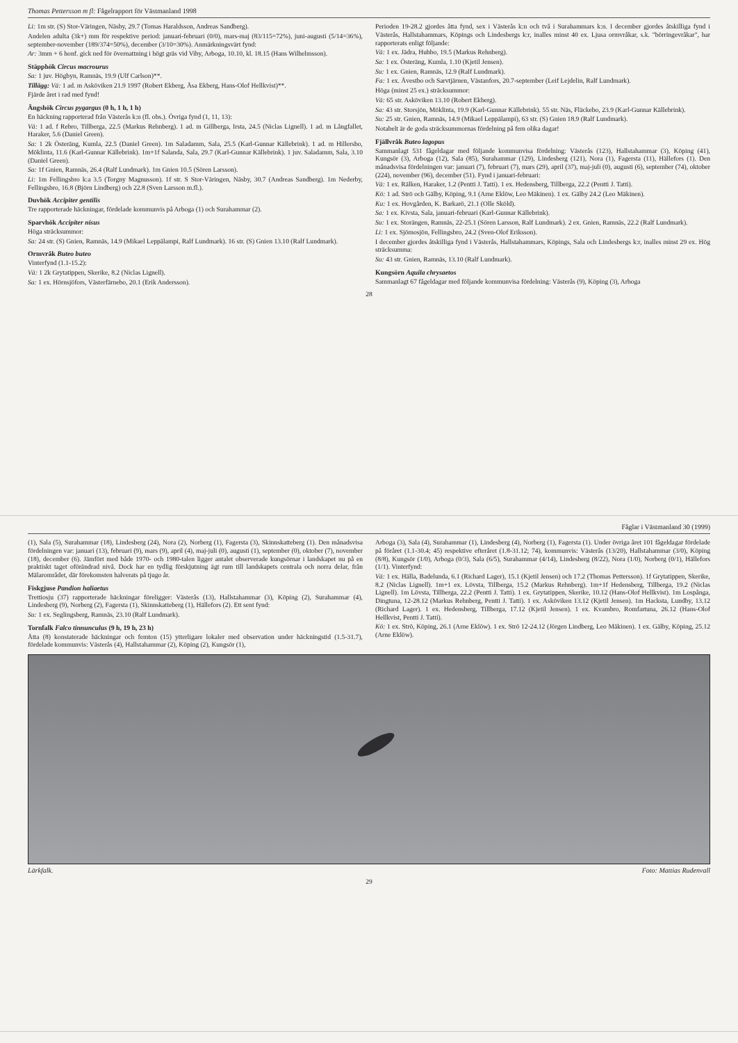Thomas Pettersson m fl: Fågelrapport för Västmanland 1998
Li: 1m str. (S) Stor-Väringen, Näsby, 29.7 (Tomas Haraldsson, Andreas Sandberg).
Andelen adulta (3k+) mm för respektive period: januari-februari (0/0), mars-maj (83/115=72%), juni-augusti (5/14=36%), september-november (189/374=50%), december (3/10=30%). Anmärkningsvärt fynd:
Ar: 3mm + 6 honf. gick ned för övernattning i högt gräs vid Viby, Arboga, 10.10, kl. 18.15 (Hans Wilhelmsson).
Stäpphök Circus macrourus
Sa: 1 juv. Högbyn, Ramnäs, 19.9 (Ulf Carlson)**.
Tillägg: Vä: 1 ad. m Asköviken 21.9 1997 (Robert Ekberg, Åsa Ekberg, Hans-Olof Hellkvist)**.
Fjärde året i rad med fynd!
Ängshök Circus pygargus (0 h, 1 h, 1 h)
En häckning rapporterad från Västerås k:n (fl. obs.). Övriga fynd (1, 11, 13):
Vä: 1 ad. f Rebro, Tillberga, 22.5 (Markus Rehnberg). 1 ad. m Gillberga, Irsta, 24.5 (Niclas Lignell). 1 ad. m Långfallet, Haraker, 5.6 (Daniel Green).
Sa: 1 2k Österäng, Kumla, 22.5 (Daniel Green). 1m Saladamm, Sala, 25.5 (Karl-Gunnar Källebrink). 1 ad. m Hillersbo, Möklinta, 11.6 (Karl-Gunnar Källebrink). 1m+1f Salanda, Sala, 29.7 (Karl-Gunnar Källebrink). 1 juv. Saladamm, Sala, 3.10 (Daniel Green).
Sa: 1f Gnien, Ramnäs, 26.4 (Ralf Lundmark). 1m Gnien 10.5 (Sören Larsson).
Li: 1m Fellingsbro k:a 3.5 (Torgny Magnusson). 1f str. S Stor-Väringen, Näsby, 30.7 (Andreas Sandberg). 1m Nederby, Fellingsbro, 16.8 (Björn Lindberg) och 22.8 (Sven Larsson m.fl.).
Duvhök Accipiter gentilis
Tre rapporterade häckningar, fördelade kommunvis på Arboga (1) och Surahammar (2).
Sparvhök Accipiter nisus
Höga sträcksummor:
Sa: 24 str. (S) Gnien, Ramnäs, 14.9 (Mikael Leppälampi, Ralf Lundmark). 16 str. (S) Gnien 13.10 (Ralf Lundmark).
Ormvråk Buteo buteo
Vinterfynd (1.1-15.2):
Vä: 1 2k Grytatippen, Skerike, 8.2 (Niclas Lignell).
Sa: 1 ex. Hörnsjöfors, Västerfärnebo, 20.1 (Erik Andersson).
Perioden 19-28.2 gjordes åtta fynd, sex i Västerås k:n och två i Surahammars k:n. I december gjordes åtskilliga fynd i Västerås, Hallstahammars, Köpings och Lindesbergs k:r, inalles minst 40 ex. Ljusa ormvråkar, s.k. "börringevråkar", har rapporterats enligt följande:
Vä: 1 ex. Jädra, Hubbo, 19.5 (Markus Rehnberg).
Sa: 1 ex. Österäng, Kumla, 1.10 (Kjetil Jensen).
Su: 1 ex. Gnien, Ramnäs, 12.9 (Ralf Lundmark).
Fa: 1 ex. Åvestbo och Sarvtjärnen, Västanfors, 20.7-september (Leif Lejdelin, Ralf Lundmark).
Höga (minst 25 ex.) sträcksummor:
Vä: 65 str. Asköviken 13.10 (Robert Ekberg).
Sa: 43 str. Storsjön, Möklinta, 19.9 (Karl-Gunnar Källebrink). 55 str. Näs, Fläckebo, 23.9 (Karl-Gunnar Källebrink).
Su: 25 str. Gnien, Ramnäs, 14.9 (Mikael Leppälampi), 63 str. (S) Gnien 18.9 (Ralf Lundmark).
Notabelt är de goda sträcksummornas fördelning på fem olika dagar!
Fjällvråk Buteo lagopus
Sammanlagt 531 fågeldagar med följande kommunvisa fördelning: Västerås (123), Hallstahammar (3), Köping (41), Kungsör (3), Arboga (12), Sala (85), Surahammar (129), Lindesberg (121), Nora (1), Fagersta (11), Hällefors (1). Den månadsvisa fördelningen var: januari (7), februari (7), mars (29), april (37), maj-juli (0), augusti (6), september (74), oktober (224), november (96), december (51). Fynd i januari-februari:
Vä: 1 ex. Rälken, Haraker, 1.2 (Pentti J. Tatti). 1 ex. Hedensberg, Tillberga, 22.2 (Pentti J. Tatti).
Kö: 1 ad. Strö och Gälby, Köping, 9.1 (Arne Eklöw, Leo Mäkinen). 1 ex. Gälby 24.2 (Leo Mäkinen).
Ku: 1 ex. Hovgården, K. Barkarö, 21.1 (Olle Sköld).
Sa: 1 ex. Kivsta, Sala, januari-februari (Karl-Gunnar Källebrink).
Su: 1 ex. Storängen, Ramnäs, 22-25.1 (Sören Larsson, Ralf Lundmark). 2 ex. Gnien, Ramnäs, 22.2 (Ralf Lundmark).
Li: 1 ex. Sjömosjön, Fellingsbro, 24.2 (Sven-Olof Eriksson).
I december gjordes åtskilliga fynd i Västerås, Hallstahammars, Köpings, Sala och Lindesbergs k:r, inalles minst 29 ex. Hög sträcksumma:
Su: 43 str. Gnien, Ramnäs, 13.10 (Ralf Lundmark).
Kungsörn Aquila chrysaetos
Sammanlagt 67 fågeldagar med följande kommunvisa fördelning: Västerås (9), Köping (3), Arboga
28
Fåglar i Västmanland 30 (1999)
(1), Sala (5), Surahammar (18), Lindesberg (24), Nora (2), Norberg (1), Fagersta (3), Skinnskatteberg (1). Den månadsvisa fördelningen var: januari (13), februari (9), mars (9), april (4), maj-juli (0), augusti (1), september (0), oktober (7), november (18), december (6). Jämfört med både 1970- och 1980-talen ligger antalet observerade kungsörnar i landskapet nu på en praktiskt taget oförändrad nivå. Dock har en tydlig förskjutning ägt rum till landskapets centrala och norra delar, från Mälarområdet, där förekomsten halverats på tjugo år.
Fiskgjuse Pandion haliaetus
Trettiosju (37) rapporterade häckningar föreligger: Västerås (13), Hallstahammar (3), Köping (2), Surahammar (4), Lindesberg (9), Norberg (2), Fagersta (1), Skinnskatteberg (1), Hällefors (2). Ett sent fynd:
Su: 1 ex. Seglingsberg, Ramnäs, 23.10 (Ralf Lundmark).
Tornfalk Falco tinnunculus (9 h, 19 h, 23 h)
Åtta (8) konstaterade häckningar och femton (15) ytterligare lokaler med observation under häckningstid (1.5-31.7), fördelade kommunvis: Västerås (4), Hallstahammar (2), Köping (2), Kungsör (1),
Arboga (3), Sala (4), Surahammar (1), Lindesberg (4), Norberg (1), Fagersta (1). Under övriga året 101 fågeldagar fördelade på föråret (1.1-30.4; 45) respektive efteråret (1.8-31.12; 74), kommunvis: Västerås (13/20), Hallstahammar (3/0), Köping (8/8), Kungsör (1/0), Arboga (0/3), Sala (6/5), Surahammar (4/14), Lindesberg (8/22), Nora (1/0), Norberg (0/1), Hällefors (1/1). Vinterfynd:
Vä: 1 ex. Hälla, Badelunda, 6.1 (Richard Lager), 15.1 (Kjetil Jensen) och 17.2 (Thomas Pettersson). 1f Grytatippen, Skerike, 8.2 (Niclas Lignell). 1m+1 ex. Lövsta, Tillberga, 15.2 (Markus Rehnberg). 1m+1f Hedensberg, Tillberga, 19.2 (Niclas Lignell). 1m Lövsta, Tillberga, 22.2 (Pentti J. Tatti). 1 ex. Grytatippen, Skerike, 10.12 (Hans-Olof Hellkvist). 1m Lospånga, Dingtuna, 12-28.12 (Markus Rehnberg, Pentti J. Tatti). 1 ex. Asköviken 13.12 (Kjetil Jensen). 1m Hacksta, Lundby, 13.12 (Richard Lager). 1 ex. Hedensberg, Tillberga, 17.12 (Kjetil Jensen). 1 ex. Kvambro, Romfartuna, 26.12 (Hans-Olof Hellkvist, Pentti J. Tatti).
Kö: 1 ex. Strö, Köping, 26.1 (Arne Eklöw). 1 ex. Strö 12-24.12 (Jörgen Lindberg, Leo Mäkinen). 1 ex. Gälby, Köping, 25.12 (Arne Eklöw).
Lärkfalk. Foto: Mattias Rudenvall
29